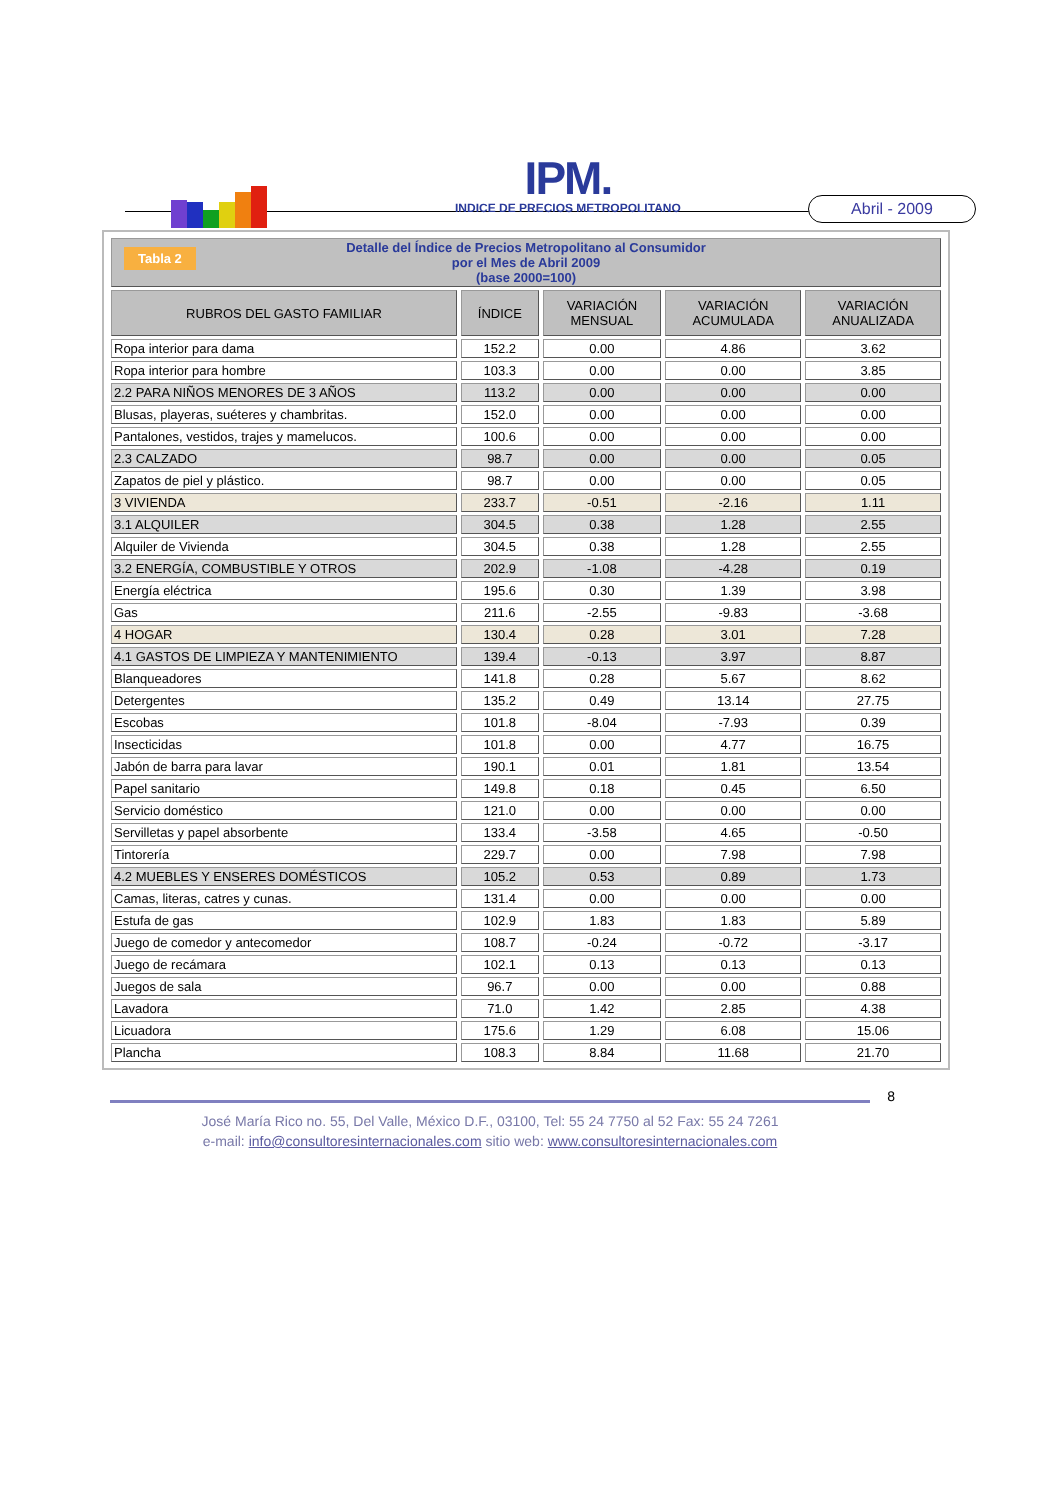IPM.
INDICE DE PRECIOS METROPOLITANO
Abril - 2009
| Tabla 2 Detalle del Índice de Precios Metropolitano al Consumidor por el Mes de Abril 2009 (base 2000=100) | | | | |
| RUBROS DEL GASTO FAMILIAR | ÍNDICE | VARIACIÓN MENSUAL | VARIACIÓN ACUMULADA | VARIACIÓN ANUALIZADA |
| Ropa interior para dama | 152.2 | 0.00 | 4.86 | 3.62 |
| Ropa interior para hombre | 103.3 | 0.00 | 0.00 | 3.85 |
| 2.2 PARA NIÑOS MENORES DE 3 AÑOS | 113.2 | 0.00 | 0.00 | 0.00 |
| Blusas, playeras, suéteres y chambritas. | 152.0 | 0.00 | 0.00 | 0.00 |
| Pantalones, vestidos, trajes y mamelucos. | 100.6 | 0.00 | 0.00 | 0.00 |
| 2.3 CALZADO | 98.7 | 0.00 | 0.00 | 0.05 |
| Zapatos de piel y plástico. | 98.7 | 0.00 | 0.00 | 0.05 |
| 3 VIVIENDA | 233.7 | -0.51 | -2.16 | 1.11 |
| 3.1 ALQUILER | 304.5 | 0.38 | 1.28 | 2.55 |
| Alquiler de Vivienda | 304.5 | 0.38 | 1.28 | 2.55 |
| 3.2 ENERGÍA, COMBUSTIBLE Y OTROS | 202.9 | -1.08 | -4.28 | 0.19 |
| Energía eléctrica | 195.6 | 0.30 | 1.39 | 3.98 |
| Gas | 211.6 | -2.55 | -9.83 | -3.68 |
| 4 HOGAR | 130.4 | 0.28 | 3.01 | 7.28 |
| 4.1 GASTOS DE LIMPIEZA Y MANTENIMIENTO | 139.4 | -0.13 | 3.97 | 8.87 |
| Blanqueadores | 141.8 | 0.28 | 5.67 | 8.62 |
| Detergentes | 135.2 | 0.49 | 13.14 | 27.75 |
| Escobas | 101.8 | -8.04 | -7.93 | 0.39 |
| Insecticidas | 101.8 | 0.00 | 4.77 | 16.75 |
| Jabón de barra para lavar | 190.1 | 0.01 | 1.81 | 13.54 |
| Papel sanitario | 149.8 | 0.18 | 0.45 | 6.50 |
| Servicio doméstico | 121.0 | 0.00 | 0.00 | 0.00 |
| Servilletas y papel absorbente | 133.4 | -3.58 | 4.65 | -0.50 |
| Tintorería | 229.7 | 0.00 | 7.98 | 7.98 |
| 4.2 MUEBLES Y ENSERES DOMÉSTICOS | 105.2 | 0.53 | 0.89 | 1.73 |
| Camas, literas, catres y cunas. | 131.4 | 0.00 | 0.00 | 0.00 |
| Estufa de gas | 102.9 | 1.83 | 1.83 | 5.89 |
| Juego de comedor y antecomedor | 108.7 | -0.24 | -0.72 | -3.17 |
| Juego de recámara | 102.1 | 0.13 | 0.13 | 0.13 |
| Juegos de sala | 96.7 | 0.00 | 0.00 | 0.88 |
| Lavadora | 71.0 | 1.42 | 2.85 | 4.38 |
| Licuadora | 175.6 | 1.29 | 6.08 | 15.06 |
| Plancha | 108.3 | 8.84 | 11.68 | 21.70 |
8
José María Rico no. 55, Del Valle, México D.F., 03100, Tel: 55 24 7750 al 52 Fax: 55 24 7261
e-mail: info@consultoresinternacionales.com sitio web: www.consultoresinternacionales.com